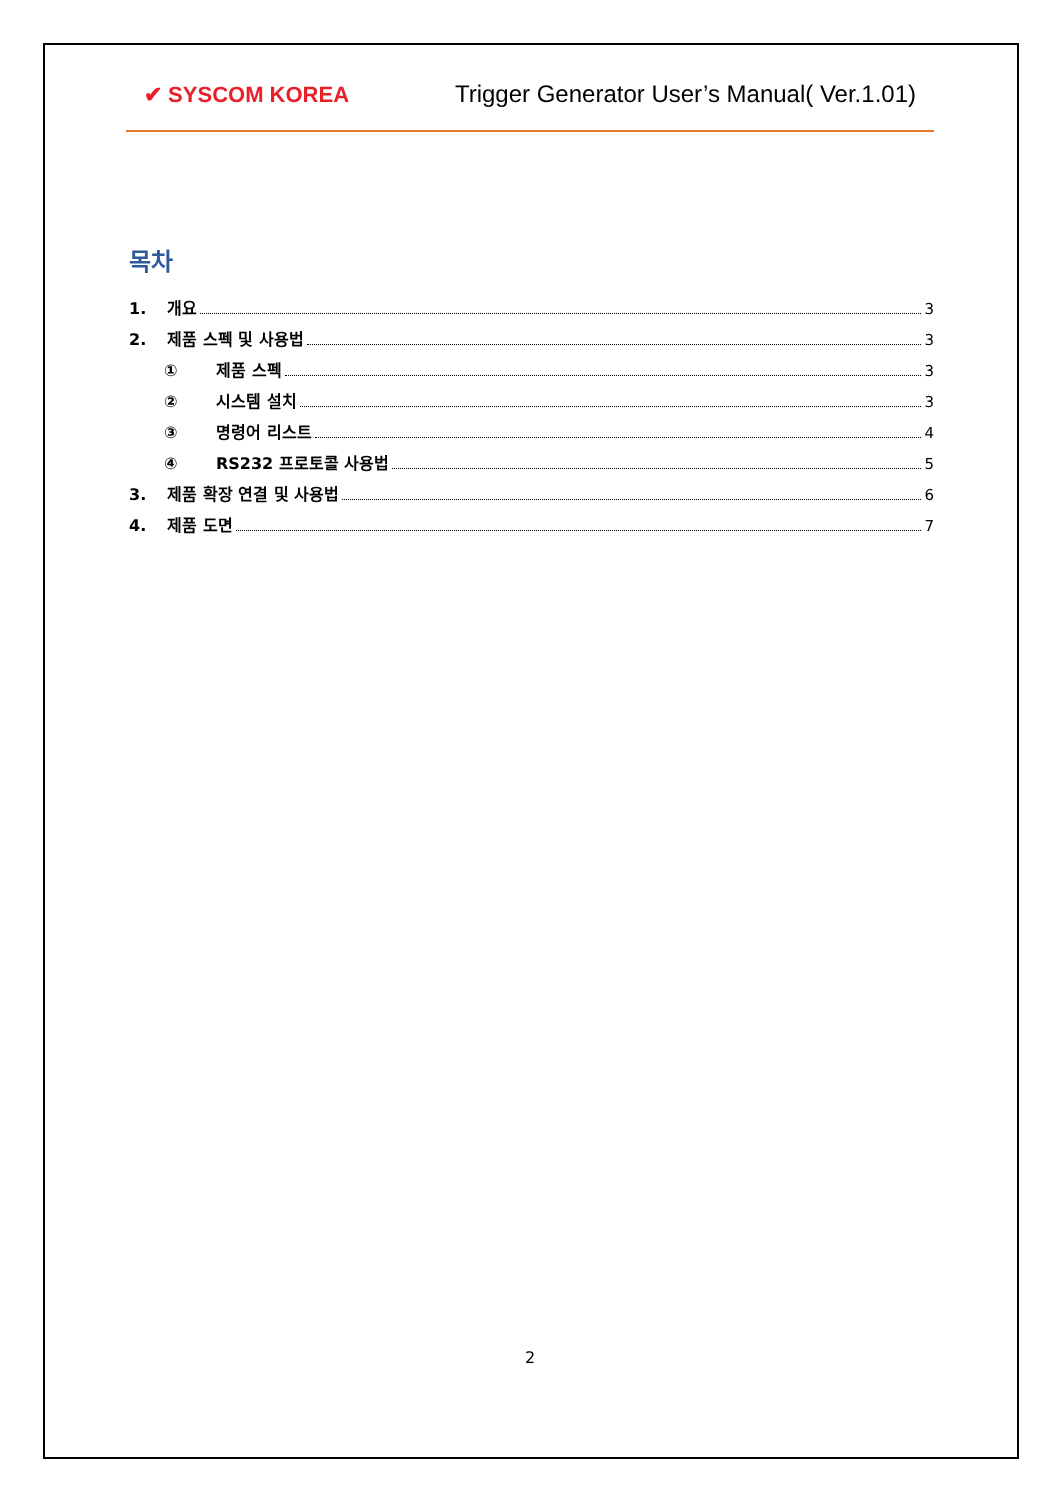✔ SYSCOM KOREA Trigger Generator User’s Manual( Ver.1.01)
목차
1. 개요 3
2. 제품 스펙 및 사용법 3
① 제품 스펙 3
② 시스템 설치 3
③ 명령어 리스트 4
④ RS232 프로토콜 사용법 5
3. 제품 확장 연결 및 사용법 6
4. 제품 도면 7
2